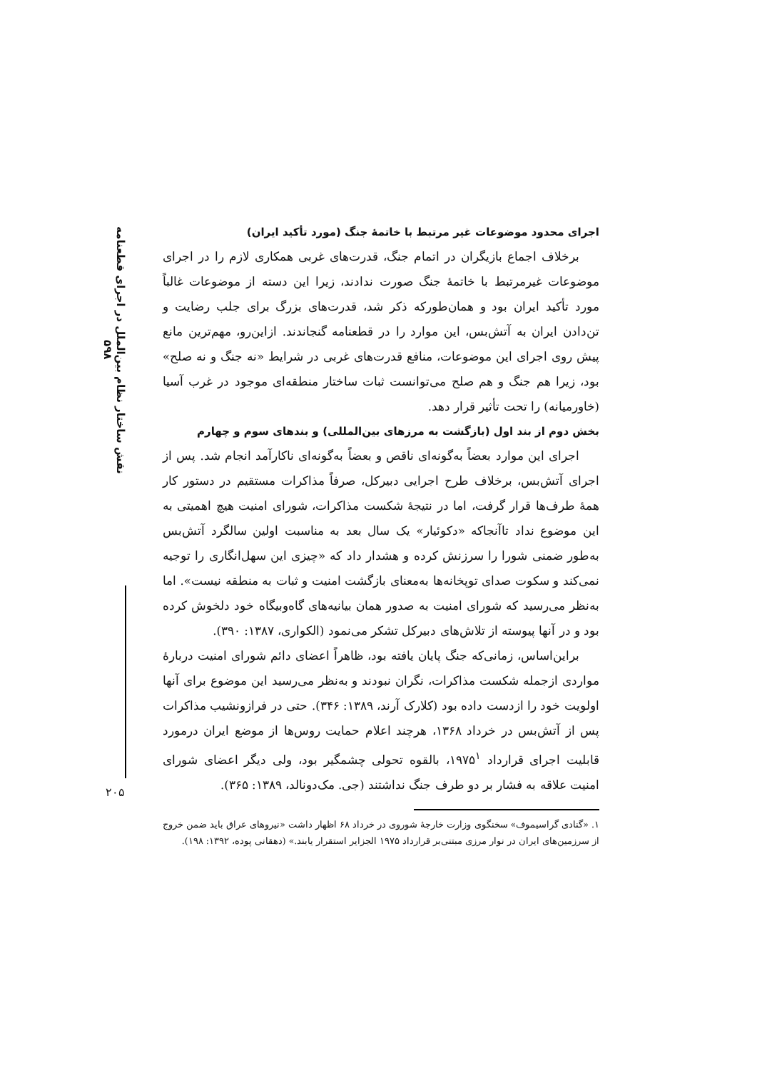نقش ساختار نظام بین‌الملل در اجرای قطعنامه ۵۹۸
اجرای محدود موضوعات غیر مرتبط با خاتمهٔ جنگ (مورد تأکید ایران)
برخلاف اجماع بازیگران در اتمام جنگ، قدرت‌های غربی همکاری لازم را در اجرای موضوعات غیرمرتبط با خاتمهٔ جنگ صورت ندادند، زیرا این دسته از موضوعات غالباً مورد تأکید ایران بود و همان‌طورکه ذکر شد، قدرت‌های بزرگ برای جلب رضایت و تن‌دادن ایران به آتش‌بس، این موارد را در قطعنامه گنجاندند. ازاین‌رو، مهم‌ترین مانع پیش روی اجرای این موضوعات، منافع قدرت‌های غربی در شرایط «نه جنگ و نه صلح» بود، زیرا هم جنگ و هم صلح می‌توانست ثبات ساختار منطقه‌ای موجود در غرب آسیا (خاورمیانه) را تحت تأثیر قرار دهد.
بخش دوم از بند اول (بازگشت به مرزهای بین‌المللی) و بندهای سوم و چهارم
اجرای این موارد بعضاً به‌گونه‌ای ناقص و بعضاً به‌گونه‌ای ناکارآمد انجام شد. پس از اجرای آتش‌بس، برخلاف طرح اجرایی دبیرکل، صرفاً مذاکرات مستقیم در دستور کار همهٔ طرف‌ها قرار گرفت، اما در نتیجهٔ شکست مذاکرات، شورای امنیت هیچ اهمیتی به این موضوع نداد تاآنجاکه «دکوئیار» یک سال بعد به مناسبت اولین سالگرد آتش‌بس به‌طور ضمنی شورا را سرزنش کرده و هشدار داد که «چیزی این سهل‌انگاری را توجیه نمی‌کند و سکوت صدای توپخانه‌ها به‌معنای بازگشت امنیت و ثبات به منطقه نیست». اما به‌نظر می‌رسید که شورای امنیت به صدور همان بیانیه‌های گاه‌وبیگاه خود دلخوش کرده بود و در آنها پیوسته از تلاش‌های دبیرکل تشکر می‌نمود (الکواری، ۱۳۸۷: ۳۹۰).
براین‌اساس، زمانی‌که جنگ پایان یافته بود، ظاهراً اعضای دائم شورای امنیت دربارهٔ مواردی ازجمله شکست مذاکرات، نگران نبودند و به‌نظر می‌رسید این موضوع برای آنها اولویت خود را ازدست داده بود (کلارک آرند، ۱۳۸۹: ۳۴۶). حتی در فرازونشیب مذاکرات پس از آتش‌بس در خرداد ۱۳۶۸، هرچند اعلام حمایت روس‌ها از موضع ایران درمورد قابلیت اجرای قرارداد ۱۹۷۵<sup>۱</sup>، بالقوه تحولی چشمگیر بود، ولی دیگر اعضای شورای امنیت علاقه به فشار بر دو طرف جنگ نداشتند (جی. مک‌دونالد، ۱۳۸۹: ۳۶۵).
۱. «گنادی گراسیموف» سخنگوی وزارت خارجهٔ شوروی در خرداد ۶۸ اظهار داشت «نیروهای عراق باید ضمن خروج از سرزمین‌های ایران در نوار مرزی مبتنی‌بر قرارداد ۱۹۷۵ الجزایر استقرار یابند.» (دهقانی پوده، ۱۳۹۲: ۱۹۸).
۲۰۵